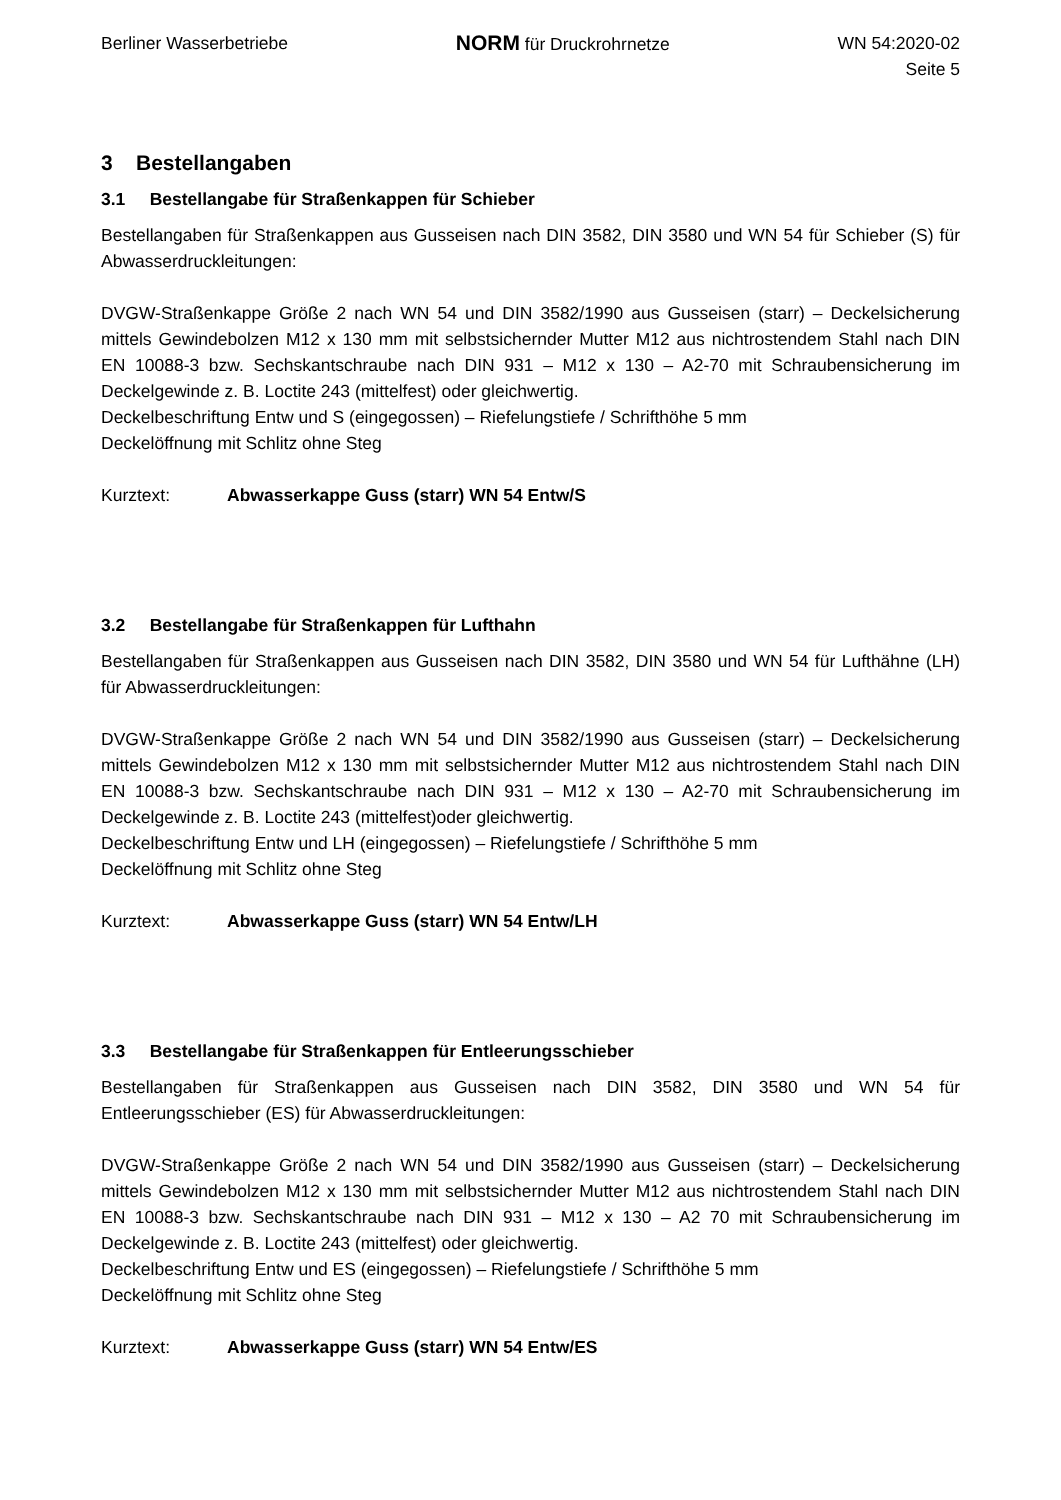Berliner Wasserbetriebe
NORM für Druckrohrnetze WN 54:2020-02
Seite 5
3 Bestellangaben
3.1 Bestellangabe für Straßenkappen für Schieber
Bestellangaben für Straßenkappen aus Gusseisen nach DIN 3582, DIN 3580 und WN 54 für Schieber (S) für Abwasserdruckleitungen:
DVGW-Straßenkappe Größe 2 nach WN 54 und DIN 3582/1990 aus Gusseisen (starr) – Deckelsicherung mittels Gewindebolzen M12 x 130 mm mit selbstsichernder Mutter M12 aus nichtrostendem Stahl nach DIN EN 10088-3 bzw. Sechskantschraube nach DIN 931 – M12 x 130 – A2-70 mit Schraubensicherung im Deckelgewinde z. B. Loctite 243 (mittelfest) oder gleichwertig.
Deckelbeschriftung Entw und S (eingegossen) – Riefelungstiefe / Schrifthöhe 5 mm
Deckelöffnung mit Schlitz ohne Steg
Kurztext: Abwasserkappe Guss (starr) WN 54 Entw/S
3.2 Bestellangabe für Straßenkappen für Lufthahn
Bestellangaben für Straßenkappen aus Gusseisen nach DIN 3582, DIN 3580 und WN 54 für Lufthähne (LH) für Abwasserdruckleitungen:
DVGW-Straßenkappe Größe 2 nach WN 54 und DIN 3582/1990 aus Gusseisen (starr) – Deckelsicherung mittels Gewindebolzen M12 x 130 mm mit selbstsichernder Mutter M12 aus nichtrostendem Stahl nach DIN EN 10088-3 bzw. Sechskantschraube nach DIN 931 – M12 x 130 – A2-70 mit Schraubensicherung im Deckelgewinde z. B. Loctite 243 (mittelfest)oder gleichwertig.
Deckelbeschriftung Entw und LH (eingegossen) – Riefelungstiefe / Schrifthöhe 5 mm
Deckelöffnung mit Schlitz ohne Steg
Kurztext: Abwasserkappe Guss (starr) WN 54 Entw/LH
3.3 Bestellangabe für Straßenkappen für Entleerungsschieber
Bestellangaben für Straßenkappen aus Gusseisen nach DIN 3582, DIN 3580 und WN 54 für Entleerungsschieber (ES) für Abwasserdruckleitungen:
DVGW-Straßenkappe Größe 2 nach WN 54 und DIN 3582/1990 aus Gusseisen (starr) – Deckelsicherung mittels Gewindebolzen M12 x 130 mm mit selbstsichernder Mutter M12 aus nichtrostendem Stahl nach DIN EN 10088-3 bzw. Sechskantschraube nach DIN 931 – M12 x 130 – A2 70 mit Schraubensicherung im Deckelgewinde z. B. Loctite 243 (mittelfest) oder gleichwertig.
Deckelbeschriftung Entw und ES (eingegossen) – Riefelungstiefe / Schrifthöhe 5 mm
Deckelöffnung mit Schlitz ohne Steg
Kurztext: Abwasserkappe Guss (starr) WN 54 Entw/ES